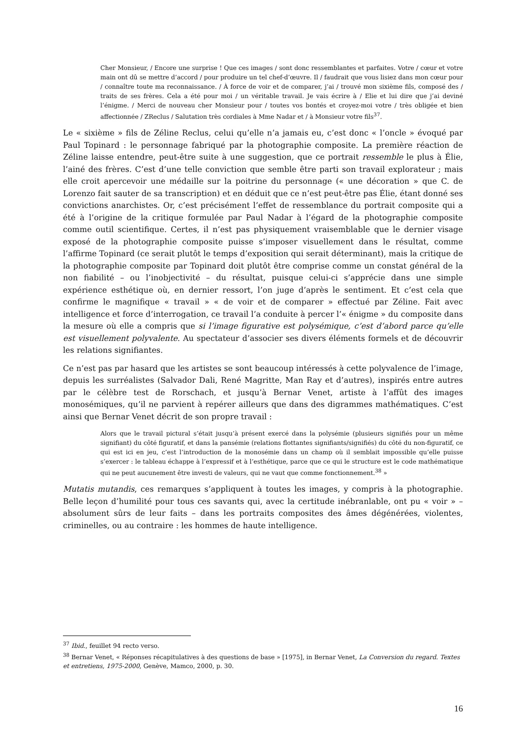Cher Monsieur, / Encore une surprise ! Que ces images / sont donc ressemblantes et parfaites. Votre / cœur et votre main ont dû se mettre d’accord / pour produire un tel chef-d’œuvre. Il / faudrait que vous lisiez dans mon cœur pour / connaître toute ma reconnaissance. / À force de voir et de comparer, j’ai / trouvé mon sixième fils, composé des / traits de ses frères. Cela a été pour moi / un véritable travail. Je vais écrire à / Elie et lui dire que j’ai deviné l’énigme. / Merci de nouveau cher Monsieur pour / toutes vos bontés et croyez-moi votre / très obligée et bien affectionnée / ZReclus / Salutation très cordiales à Mme Nadar et / à Monsieur votre fils<sup>37</sup>.
Le « sixième » fils de Zéline Reclus, celui qu’elle n’a jamais eu, c’est donc « l’oncle » évoqué par Paul Topinard : le personnage fabriqué par la photographie composite. La première réaction de Zéline laisse entendre, peut-être suite à une suggestion, que ce portrait ressemble le plus à Élie, l’ainé des frères. C’est d’une telle conviction que semble être parti son travail explorateur ; mais elle croit apercevoir une médaille sur la poitrine du personnage (« une décoration » que C. de Lorenzo fait sauter de sa transcription) et en déduit que ce n’est peut-être pas Élie, étant donné ses convictions anarchistes. Or, c’est précisément l’effet de ressemblance du portrait composite qui a été à l’origine de la critique formulée par Paul Nadar à l’égard de la photographie composite comme outil scientifique. Certes, il n’est pas physiquement vraisemblable que le dernier visage exposé de la photographie composite puisse s’imposer visuellement dans le résultat, comme l’affirme Topinard (ce serait plutôt le temps d’exposition qui serait déterminant), mais la critique de la photographie composite par Topinard doit plutôt être comprise comme un constat général de la non fiabilité – ou l’inobjectivité – du résultat, puisque celui-ci s’apprécie dans une simple expérience esthétique où, en dernier ressort, l’on juge d’après le sentiment. Et c’est cela que confirme le magnifique « travail » « de voir et de comparer » effectué par Zéline. Fait avec intelligence et force d’interrogation, ce travail l’a conduite à percer l’« énigme » du composite dans la mesure où elle a compris que si l’image figurative est polysémique, c’est d’abord parce qu’elle est visuellement polyvalente. Au spectateur d’associer ses divers éléments formels et de découvrir les relations signifiantes.
Ce n’est pas par hasard que les artistes se sont beaucoup intéressés à cette polyvalence de l’image, depuis les surréalistes (Salvador Dali, René Magritte, Man Ray et d’autres), inspirés entre autres par le célèbre test de Rorschach, et jusqu’à Bernar Venet, artiste à l’affût des images monosémiques, qu’il ne parvient à repérer ailleurs que dans des digrammes mathématiques. C’est ainsi que Bernar Venet décrit de son propre travail :
Alors que le travail pictural s’était jusqu’à présent exercé dans la polysémie (plusieurs signifiés pour un même signifiant) du côté figuratif, et dans la pansémie (relations flottantes signifiants/signifiés) du côté du non-figuratif, ce qui est ici en jeu, c’est l’introduction de la monosémie dans un champ où il semblait impossible qu’elle puisse s’exercer : le tableau échappe à l’expressif et à l’esthétique, parce que ce qui le structure est le code mathématique qui ne peut aucunement être investi de valeurs, qui ne vaut que comme fonctionnement.<sup>38</sup> »
Mutatis mutandis, ces remarques s’appliquent à toutes les images, y compris à la photographie. Belle leçon d’humilité pour tous ces savants qui, avec la certitude inébranlable, ont pu « voir » – absolument sûrs de leur faits – dans les portraits composites des âmes dégénérées, violentes, criminelles, ou au contraire : les hommes de haute intelligence.
<sup>37</sup> Ibid., feuillet 94 recto verso.
<sup>38</sup> Bernar Venet, « Réponses récapitulatives à des questions de base » [1975], in Bernar Venet, La Conversion du regard. Textes et entretiens, 1975-2000, Genève, Mamco, 2000, p. 30.
16